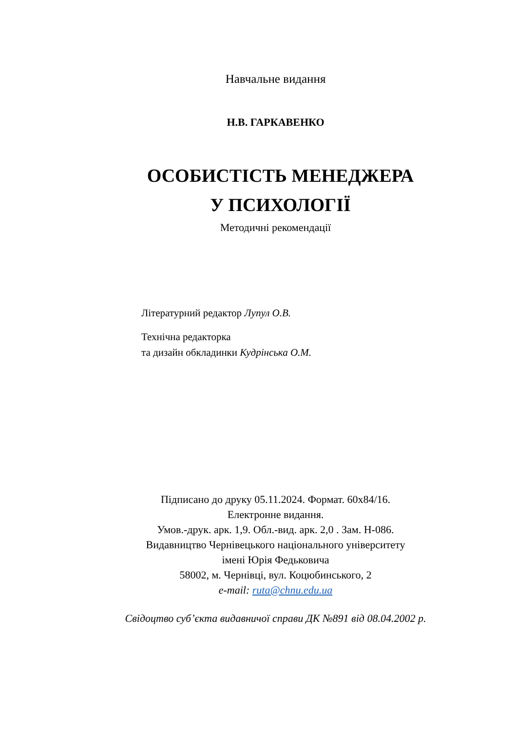Навчальне видання
Н.В. ГАРКАВЕНКО
ОСОБИСТІСТЬ МЕНЕДЖЕРА
У ПСИХОЛОГІЇ
Методичні рекомендації
Літературний редактор Лупул О.В.
Технічна редакторка
та дизайн обкладинки Кудрінська О.М.
Підписано до друку 05.11.2024. Формат. 60х84/16.
Електронне видання.
Умов.-друк. арк. 1,9. Обл.-вид. арк. 2,0 . Зам. Н-086.
Видавництво Чернівецького національного університету
імені Юрія Федьковича
58002, м. Чернівці, вул. Коцюбинського, 2
e-mail: ruta@chnu.edu.ua
Свідоцтво суб’єкта видавничої справи ДК №891 від 08.04.2002 р.